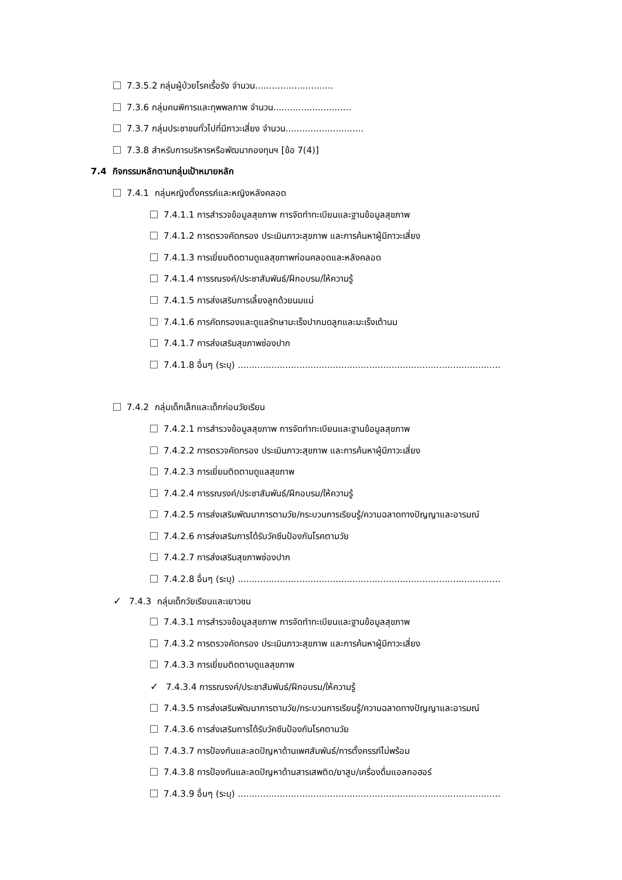7.3.5.2 กลุ่มผู้ป่วยโรคเรื้อรัง จำนวน............................
7.3.6 กลุ่มคนพิการและทุพพลภาพ จำนวน............................
7.3.7 กลุ่มประชาชนทั่วไปที่มีภาวะเสี่ยง จำนวน............................
7.3.8 สำหรับการบริหารหรือพัฒนากองทุนฯ [ข้อ 7(4)]
7.4 กิจกรรมหลักตามกลุ่มเป้าหมายหลัก
7.4.1 กลุ่มหญิงตั้งครรภ์และหญิงหลังคลอด
7.4.1.1 การสำรวจข้อมูลสุขภาพ การจัดทำทะเบียนและฐานข้อมูลสุขภาพ
7.4.1.2 การตรวจคัดกรอง ประเมินภาวะสุขภาพ และการค้นหาผู้มีภาวะเสี่ยง
7.4.1.3 การเยี่ยมติดตามดูแลสุขภาพก่อนคลอดและหลังคลอด
7.4.1.4 การรณรงค์/ประชาสัมพันธ์/ฝึกอบรม/ให้ความรู้
7.4.1.5 การส่งเสริมการเลี้ยงลูกด้วยนมแม่
7.4.1.6 การคัดกรองและดูแลรักษามะเร็งปากมดลูกและมะเร็งเต้านม
7.4.1.7 การส่งเสริมสุขภาพช่องปาก
7.4.1.8 อื่นๆ (ระบุ) ..............................................................................................
7.4.2 กลุ่มเด็กเล็กและเด็กก่อนวัยเรียน
7.4.2.1 การสำรวจข้อมูลสุขภาพ การจัดทำทะเบียนและฐานข้อมูลสุขภาพ
7.4.2.2 การตรวจคัดกรอง ประเมินภาวะสุขภาพ และการค้นหาผู้มีภาวะเสี่ยง
7.4.2.3 การเยี่ยมติดตามดูแลสุขภาพ
7.4.2.4 การรณรงค์/ประชาสัมพันธ์/ฝึกอบรม/ให้ความรู้
7.4.2.5 การส่งเสริมพัฒนาการตามวัย/กระบวนการเรียนรู้/ความฉลาดทางปัญญาและอารมณ์
7.4.2.6 การส่งเสริมการได้รับวัคซีนป้องกันโรคตามวัย
7.4.2.7 การส่งเสริมสุขภาพช่องปาก
7.4.2.8 อื่นๆ (ระบุ) ..............................................................................................
✓ 7.4.3 กลุ่มเด็กวัยเรียนและเยาวชน
7.4.3.1 การสำรวจข้อมูลสุขภาพ การจัดทำทะเบียนและฐานข้อมูลสุขภาพ
7.4.3.2 การตรวจคัดกรอง ประเมินภาวะสุขภาพ และการค้นหาผู้มีภาวะเสี่ยง
7.4.3.3 การเยี่ยมติดตามดูแลสุขภาพ
✓ 7.4.3.4 การรณรงค์/ประชาสัมพันธ์/ฝึกอบรม/ให้ความรู้
7.4.3.5 การส่งเสริมพัฒนาการตามวัย/กระบวนการเรียนรู้/ความฉลาดทางปัญญาและอารมณ์
7.4.3.6 การส่งเสริมการได้รับวัคซีนป้องกันโรคตามวัย
7.4.3.7 การป้องกันและลดปัญหาด้านเพศสัมพันธ์/การตั้งครรภ์ไม่พร้อม
7.4.3.8 การป้องกันและลดปัญหาด้านสารเสพติด/ยาสูบ/เครื่องดื่มแอลกอฮอร์
7.4.3.9 อื่นๆ (ระบุ) ..............................................................................................